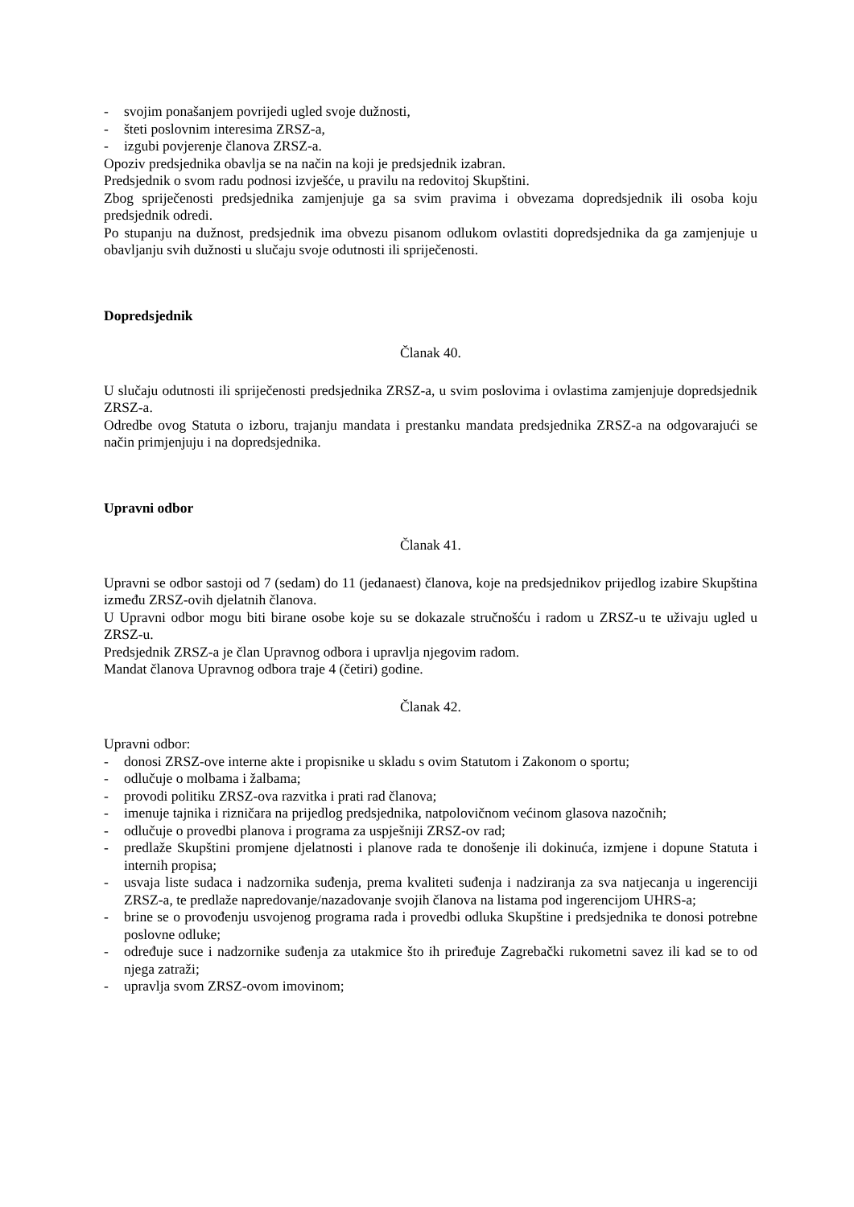- svojim ponašanjem povrijedi ugled svoje dužnosti,
- šteti poslovnim interesima ZRSZ-a,
- izgubi povjerenje članova ZRSZ-a.
Opoziv predsjednika obavlja se na način na koji je predsjednik izabran.
Predsjednik o svom radu podnosi izvješće, u pravilu na redovitoj Skupštini.
Zbog spriječenosti predsjednika zamjenjuje ga sa svim pravima i obvezama dopredsjednik ili osoba koju predsjednik odredi.
Po stupanju na dužnost, predsjednik ima obvezu pisanom odlukom ovlastiti dopredsjednika da ga zamjenjuje u obavljanju svih dužnosti u slučaju svoje odutnosti ili spriječenosti.
Dopredsjednik
Članak 40.
U slučaju odutnosti ili spriječenosti predsjednika ZRSZ-a, u svim poslovima i ovlastima zamjenjuje dopredsjednik ZRSZ-a.
Odredbe ovog Statuta o izboru, trajanju mandata i prestanku mandata predsjednika ZRSZ-a na odgovarajući se način primjenjuju i na dopredsjednika.
Upravni odbor
Članak 41.
Upravni se odbor sastoji od 7 (sedam) do 11 (jedanaest) članova, koje na predsjednikov prijedlog izabire Skupština između ZRSZ-ovih djelatnih članova.
U Upravni odbor mogu biti birane osobe koje su se dokazale stručnošću i radom u ZRSZ-u te uživaju ugled u ZRSZ-u.
Predsjednik ZRSZ-a je član Upravnog odbora i upravlja njegovim radom.
Mandat članova Upravnog odbora traje 4 (četiri) godine.
Članak 42.
Upravni odbor:
- donosi ZRSZ-ove interne akte i propisnike u skladu s ovim Statutom i Zakonom o sportu;
- odlučuje o molbama i žalbama;
- provodi politiku ZRSZ-ova razvitka i prati rad članova;
- imenuje tajnika i rizničara na prijedlog predsjednika, natpolovičnom većinom glasova nazočnih;
- odlučuje o provedbi planova i programa za uspješniji ZRSZ-ov rad;
- predlaže Skupštini promjene djelatnosti i planove rada te donošenje ili dokinuća, izmjene i dopune Statuta i internih propisa;
- usvaja liste sudaca i nadzornika suđenja, prema kvaliteti suđenja i nadziranja za sva natjecanja u ingerenciji ZRSZ-a, te predlaže napredovanje/nazadovanje svojih članova na listama pod ingerencijom UHRS-a;
- brine se o provođenju usvojenog programa rada i provedbi odluka Skupštine i predsjednika te donosi potrebne poslovne odluke;
- određuje suce i nadzornike suđenja za utakmice što ih priređuje Zagrebački rukometni savez ili kad se to od njega zatraži;
- upravlja svom ZRSZ-ovom imovinom;